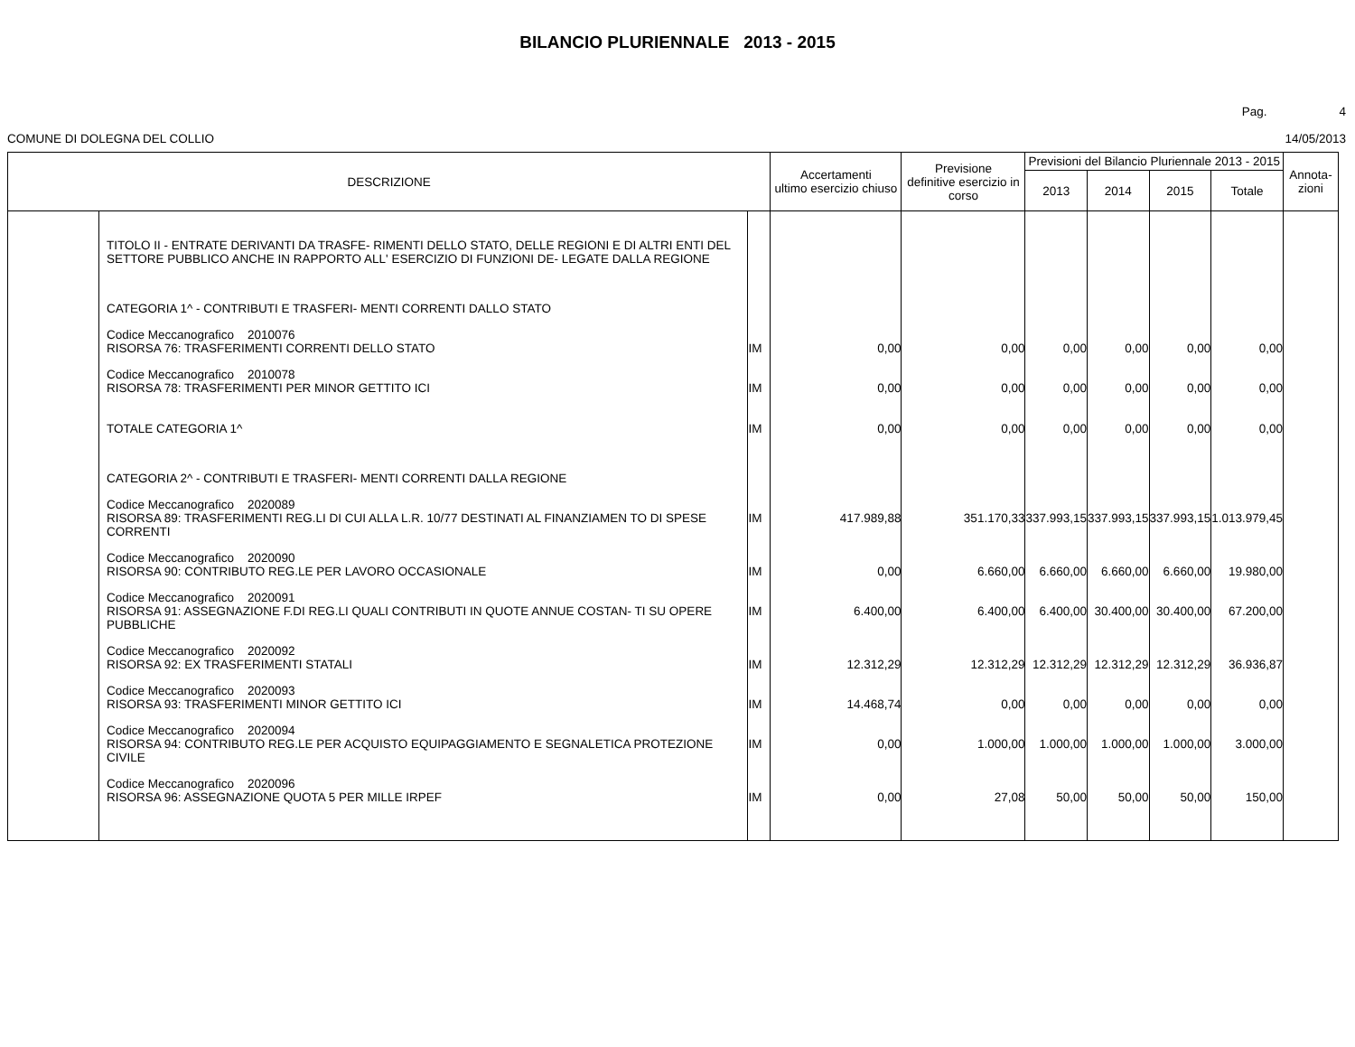BILANCIO PLURIENNALE 2013 - 2015
Pag. 4
COMUNE DI DOLEGNA DEL COLLIO 14/05/2013
| DESCRIZIONE | | | Accertamenti ultimo esercizio chiuso | Previsione definitive esercizio in corso | Previsioni del Bilancio Pluriennale 2013 - 2015 | | | | Annota- zioni |
| --- | --- | --- | --- | --- | --- | --- | --- | --- | --- |
| | | | | | 2013 | 2014 | 2015 | Totale | |
| | TITOLO II - ENTRATE DERIVANTI DA TRASFE- RIMENTI DELLO STATO, DELLE REGIONI E DI ALTRI ENTI DEL SETTORE PUBBLICO ANCHE IN RAPPORTO ALL' ESERCIZIO DI FUNZIONI DE- LEGATE DALLA REGIONE | | | | | | | | |
| | CATEGORIA 1^ - CONTRIBUTI E TRASFERI- MENTI CORRENTI DALLO STATO | | | | | | | | |
| | Codice Meccanografico 2010076 RISORSA 76: TRASFERIMENTI CORRENTI DELLO STATO | IM | 0,00 | 0,00 | 0,00 | 0,00 | 0,00 | 0,00 | |
| | Codice Meccanografico 2010078 RISORSA 78: TRASFERIMENTI PER MINOR GETTITO ICI | IM | 0,00 | 0,00 | 0,00 | 0,00 | 0,00 | 0,00 | |
| | TOTALE CATEGORIA 1^ | IM | 0,00 | 0,00 | 0,00 | 0,00 | 0,00 | 0,00 | |
| | CATEGORIA 2^ - CONTRIBUTI E TRASFERI- MENTI CORRENTI DALLA REGIONE | | | | | | | | |
| | Codice Meccanografico 2020089 RISORSA 89: TRASFERIMENTI REG.LI DI CUI ALLA L.R. 10/77 DESTINATI AL FINANZIAMEN TO DI SPESE CORRENTI | IM | 417.989,88 | 351.170,33 | 337.993,15 | 337.993,15 | 337.993,15 | 1.013.979,45 | |
| | Codice Meccanografico 2020090 RISORSA 90: CONTRIBUTO REG.LE PER LAVORO OCCASIONALE | IM | 0,00 | 6.660,00 | 6.660,00 | 6.660,00 | 6.660,00 | 19.980,00 | |
| | Codice Meccanografico 2020091 RISORSA 91: ASSEGNAZIONE F.DI REG.LI QUALI CONTRIBUTI IN QUOTE ANNUE COSTAN- TI SU OPERE PUBBLICHE | IM | 6.400,00 | 6.400,00 | 6.400,00 | 30.400,00 | 30.400,00 | 67.200,00 | |
| | Codice Meccanografico 2020092 RISORSA 92: EX TRASFERIMENTI STATALI | IM | 12.312,29 | 12.312,29 | 12.312,29 | 12.312,29 | 12.312,29 | 36.936,87 | |
| | Codice Meccanografico 2020093 RISORSA 93: TRASFERIMENTI MINOR GETTITO ICI | IM | 14.468,74 | 0,00 | 0,00 | 0,00 | 0,00 | 0,00 | |
| | Codice Meccanografico 2020094 RISORSA 94: CONTRIBUTO REG.LE PER ACQUISTO EQUIPAGGIAMENTO E SEGNALETICA PROTEZIONE CIVILE | IM | 0,00 | 1.000,00 | 1.000,00 | 1.000,00 | 1.000,00 | 3.000,00 | |
| | Codice Meccanografico 2020096 RISORSA 96: ASSEGNAZIONE QUOTA 5 PER MILLE IRPEF | IM | 0,00 | 27,08 | 50,00 | 50,00 | 50,00 | 150,00 | |